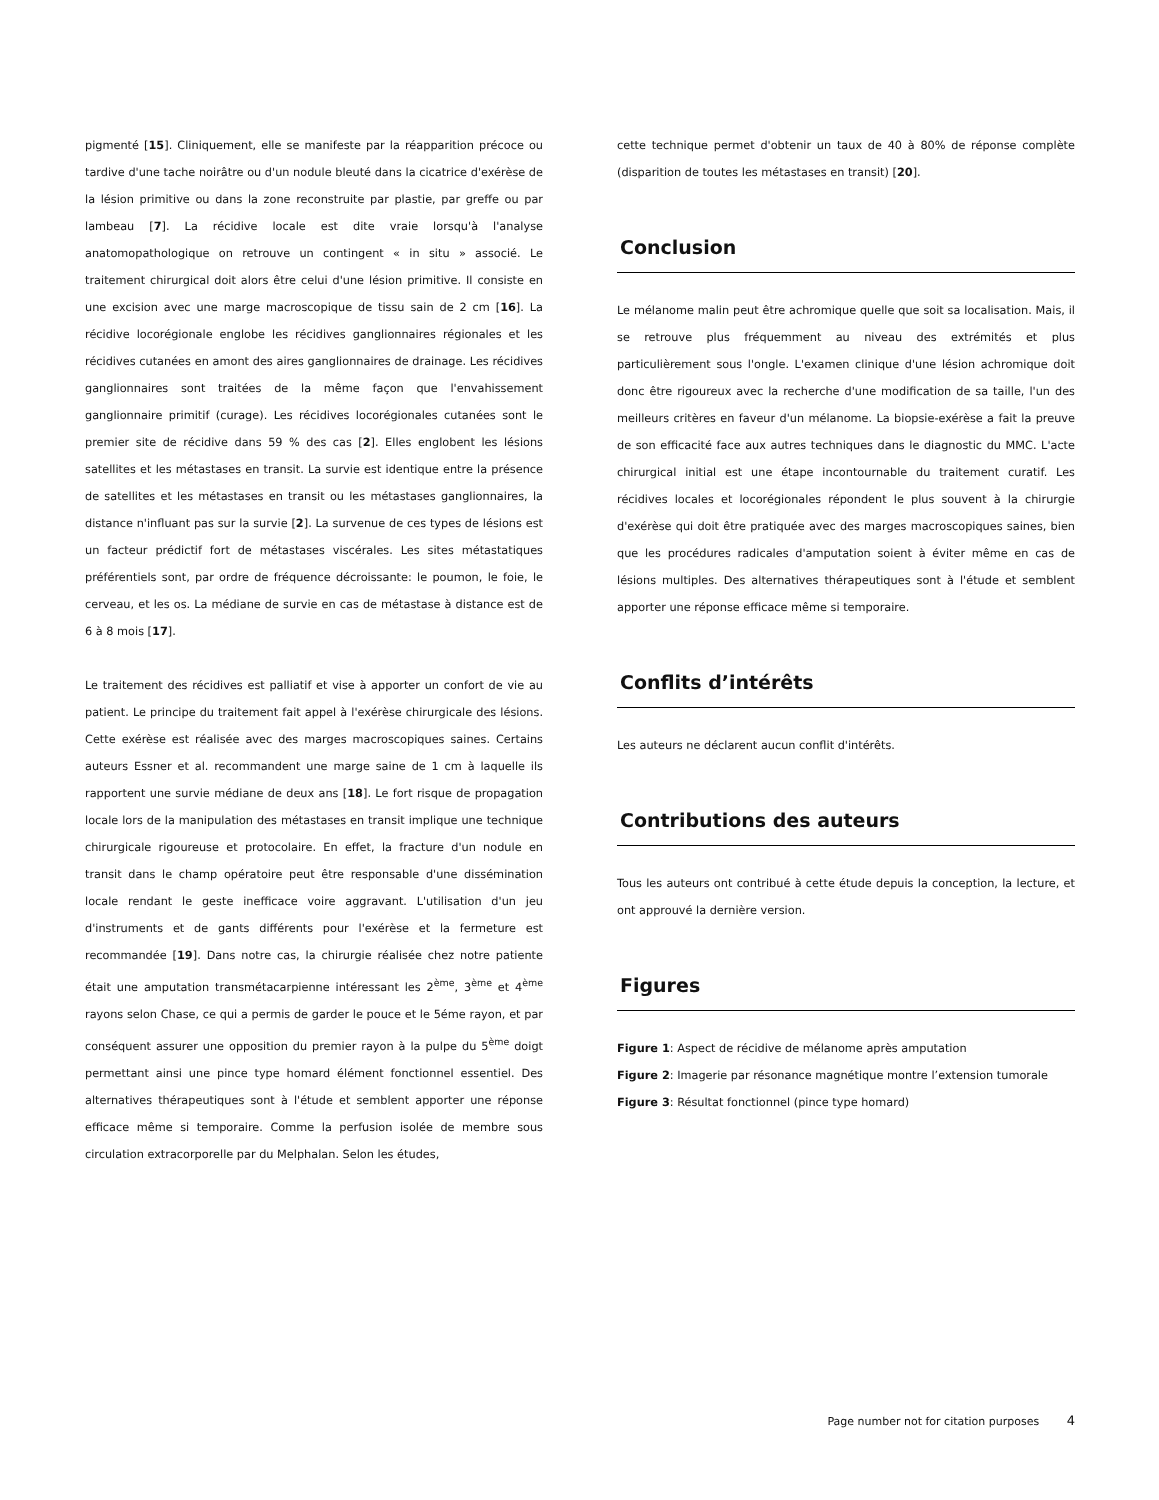pigmenté [15]. Cliniquement, elle se manifeste par la réapparition précoce ou tardive d'une tache noirâtre ou d'un nodule bleuté dans la cicatrice d'exérèse de la lésion primitive ou dans la zone reconstruite par plastie, par greffe ou par lambeau [7]. La récidive locale est dite vraie lorsqu'à l'analyse anatomopathologique on retrouve un contingent « in situ » associé. Le traitement chirurgical doit alors être celui d'une lésion primitive. Il consiste en une excision avec une marge macroscopique de tissu sain de 2 cm [16]. La récidive locorégionale englobe les récidives ganglionnaires régionales et les récidives cutanées en amont des aires ganglionnaires de drainage. Les récidives ganglionnaires sont traitées de la même façon que l'envahissement ganglionnaire primitif (curage). Les récidives locorégionales cutanées sont le premier site de récidive dans 59 % des cas [2]. Elles englobent les lésions satellites et les métastases en transit. La survie est identique entre la présence de satellites et les métastases en transit ou les métastases ganglionnaires, la distance n'influant pas sur la survie [2]. La survenue de ces types de lésions est un facteur prédictif fort de métastases viscérales. Les sites métastatiques préférentiels sont, par ordre de fréquence décroissante: le poumon, le foie, le cerveau, et les os. La médiane de survie en cas de métastase à distance est de 6 à 8 mois [17].
Le traitement des récidives est palliatif et vise à apporter un confort de vie au patient. Le principe du traitement fait appel à l'exérèse chirurgicale des lésions. Cette exérèse est réalisée avec des marges macroscopiques saines. Certains auteurs Essner et al. recommandent une marge saine de 1 cm à laquelle ils rapportent une survie médiane de deux ans [18]. Le fort risque de propagation locale lors de la manipulation des métastases en transit implique une technique chirurgicale rigoureuse et protocolaire. En effet, la fracture d'un nodule en transit dans le champ opératoire peut être responsable d'une dissémination locale rendant le geste inefficace voire aggravant. L'utilisation d'un jeu d'instruments et de gants différents pour l'exérèse et la fermeture est recommandée [19]. Dans notre cas, la chirurgie réalisée chez notre patiente était une amputation transmétacarpienne intéressant les 2<sup>ème</sup>, 3<sup>ème</sup> et 4<sup>ème</sup> rayons selon Chase, ce qui a permis de garder le pouce et le 5éme rayon, et par conséquent assurer une opposition du premier rayon à la pulpe du 5<sup>ème</sup> doigt permettant ainsi une pince type homard élément fonctionnel essentiel. Des alternatives thérapeutiques sont à l'étude et semblent apporter une réponse efficace même si temporaire. Comme la perfusion isolée de membre sous circulation extracorporelle par du Melphalan. Selon les études,
cette technique permet d'obtenir un taux de 40 à 80% de réponse complète (disparition de toutes les métastases en transit) [20].
Conclusion
Le mélanome malin peut être achromique quelle que soit sa localisation. Mais, il se retrouve plus fréquemment au niveau des extrémités et plus particulièrement sous l'ongle. L'examen clinique d'une lésion achromique doit donc être rigoureux avec la recherche d'une modification de sa taille, l'un des meilleurs critères en faveur d'un mélanome. La biopsie-exérèse a fait la preuve de son efficacité face aux autres techniques dans le diagnostic du MMC. L'acte chirurgical initial est une étape incontournable du traitement curatif. Les récidives locales et locorégionales répondent le plus souvent à la chirurgie d'exérèse qui doit être pratiquée avec des marges macroscopiques saines, bien que les procédures radicales d'amputation soient à éviter même en cas de lésions multiples. Des alternatives thérapeutiques sont à l'étude et semblent apporter une réponse efficace même si temporaire.
Conflits d’intérêts
Les auteurs ne déclarent aucun conflit d'intérêts.
Contributions des auteurs
Tous les auteurs ont contribué à cette étude depuis la conception, la lecture, et ont approuvé la dernière version.
Figures
Figure 1: Aspect de récidive de mélanome après amputation
Figure 2: Imagerie par résonance magnétique montre l’extension tumorale
Figure 3: Résultat fonctionnel (pince type homard)
Page number not for citation purposes 4